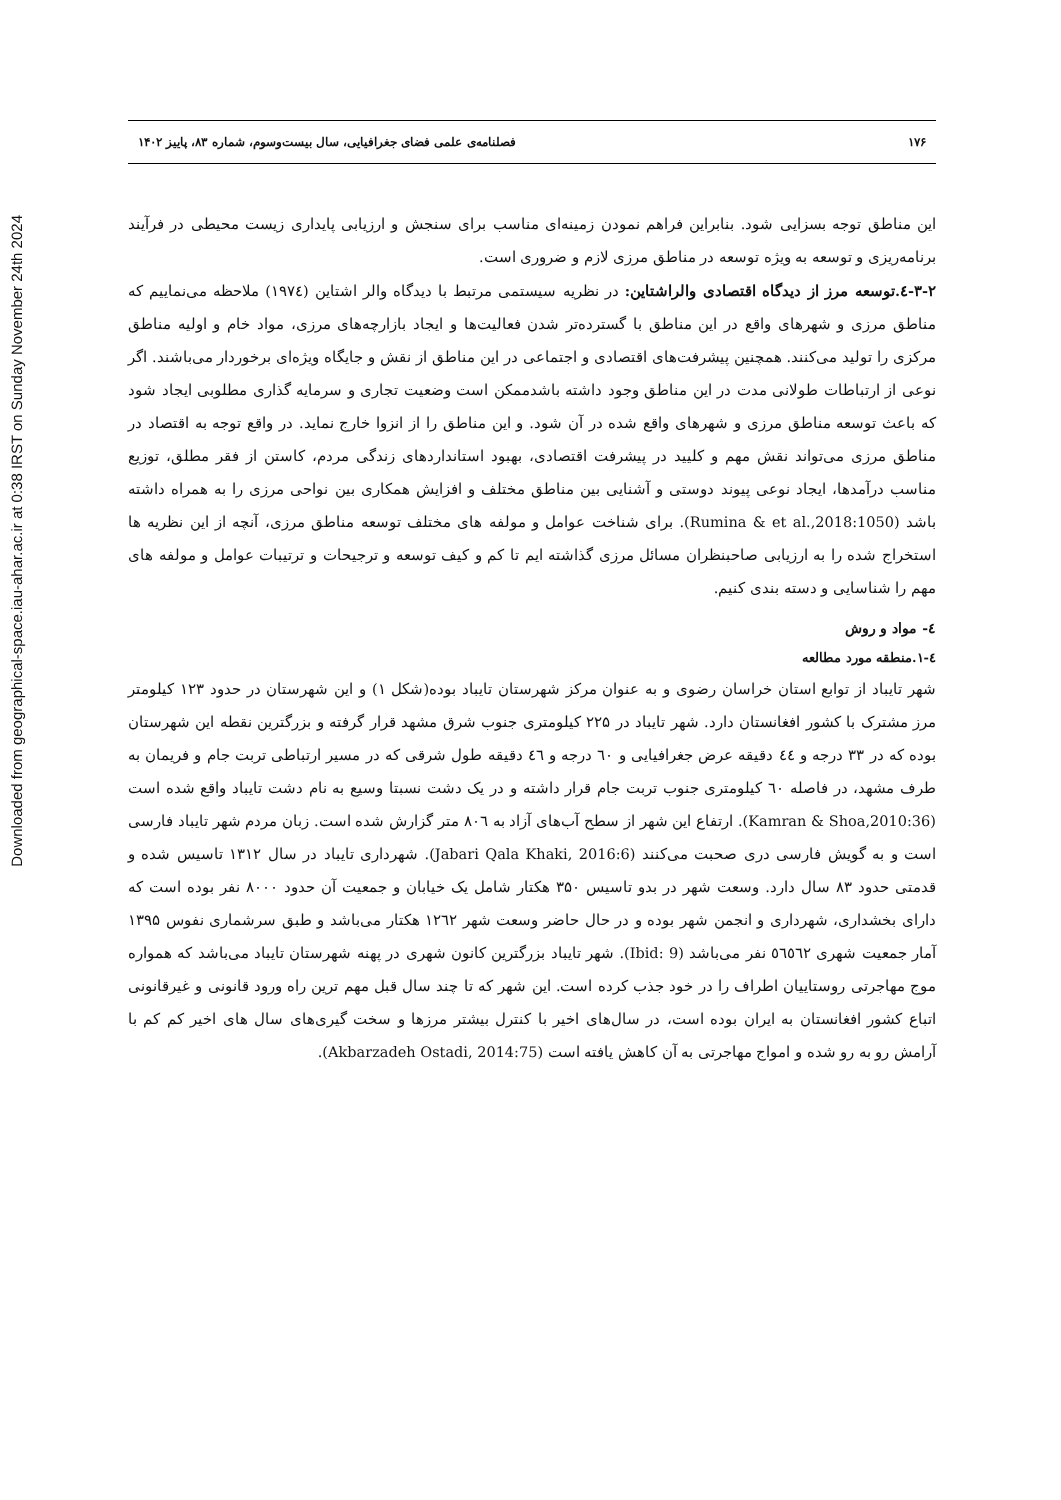Downloaded from geographical-space.iau-ahar.ac.ir at 0:38 IRST on Sunday November 24th 2024
۱۷۶ فصلنامه‌ی علمی فضای جغرافیایی، سال بیست‌وسوم، شماره ۸۳، پاییز ۱۴۰۲
این مناطق توجه بسزایی شود. بنابراین فراهم نمودن زمینه‌ای مناسب برای سنجش و ارزیابی پایداری زیست محیطی در فرآیند برنامه‌ریزی و توسعه به ویژه توسعه در مناطق مرزی لازم و ضروری است.
۳-۲-٤.توسعه مرز از دیدگاه اقتصادی والراشتاین: در نظریه سیستمی مرتبط با دیدگاه والر اشتاین (۱۹۷٤) ملاحظه می‌نماییم که مناطق مرزی و شهرهای واقع در این مناطق با گسترده‌تر شدن فعالیت‌ها و ایجاد بازارچه‌های مرزی، مواد خام و اولیه مناطق مرکزی را تولید می‌کنند. همچنین پیشرفت‌های اقتصادی و اجتماعی در این مناطق از نقش و جایگاه ویژه‌ای برخوردار می‌باشند. اگر نوعی از ارتباطات طولانی مدت در این مناطق وجود داشته باشدممکن است وضعیت تجاری و سرمایه گذاری مطلوبی ایجاد شود که باعث توسعه مناطق مرزی و شهرهای واقع شده در آن شود. و این مناطق را از انزوا خارج نماید. در واقع توجه به اقتصاد در مناطق مرزی می‌تواند نقش مهم و کلیید در پیشرفت اقتصادی، بهبود استانداردهای زندگی مردم، کاستن از فقر مطلق، توزیع مناسب درآمدها، ایجاد نوعی پیوند دوستی و آشنایی بین مناطق مختلف و افزایش همکاری بین نواحی مرزی را به همراه داشته باشد (Rumina & et al.,2018:1050). برای شناخت عوامل و مولفه های مختلف توسعه مناطق مرزی، آنچه از این نظریه ها استخراج شده را به ارزیابی صاحبنظران مسائل مرزی گذاشته ایم تا کم و کیف توسعه و ترجیحات و ترتیبات عوامل و مولفه های مهم را شناسایی و دسته بندی کنیم.
٤- مواد و روش
٤-۱.منطقه مورد مطالعه
شهر تایباد از توابع استان خراسان رضوی و به عنوان مرکز شهرستان تایباد بوده(شکل ۱) و این شهرستان در حدود ۱۲۳ کیلومتر مرز مشترک با کشور افغانستان دارد. شهر تایباد در ۲۲۵ کیلومتری جنوب شرق مشهد قرار گرفته و بزرگترین نقطه این شهرستان بوده که در ۳۳ درجه و ٤٤ دقیقه عرض جغرافیایی و ٦۰ درجه و ٤٦ دقیقه طول شرقی که در مسیر ارتباطی تربت جام و فریمان به طرف مشهد، در فاصله ٦۰ کیلومتری جنوب تربت جام قرار داشته و در یک دشت نسبتا وسیع به نام دشت تایباد واقع شده است (Kamran & Shoa,2010:36). ارتفاع این شهر از سطح آب‌های آزاد به ۸۰٦ متر گزارش شده است. زبان مردم شهر تایباد فارسی است و به گویش فارسی دری صحبت می‌کنند (Jabari Qala Khaki, 2016:6). شهرداری تایباد در سال ۱۳۱۲ تاسیس شده و قدمتی حدود ۸۳ سال دارد. وسعت شهر در بدو تاسیس ۳۵۰ هکتار شامل یک خیابان و جمعیت آن حدود ۸۰۰۰ نفر بوده است که دارای بخشداری، شهرداری و انجمن شهر بوده و در حال حاضر وسعت شهر ۱۲٦۲ هکتار می‌باشد و طبق سرشماری نفوس ۱۳۹۵ آمار جمعیت شهری ٥٦٥٦۲ نفر می‌باشد (Ibid: 9). شهر تایباد بزرگترین کانون شهری در پهنه شهرستان تایباد می‌باشد که همواره موج مهاجرتی روستاییان اطراف را در خود جذب کرده است. این شهر که تا چند سال قبل مهم ترین راه ورود قانونی و غیرقانونی اتباع کشور افغانستان به ایران بوده است، در سال‌های اخیر با کنترل بیشتر مرزها و سخت گیری‌های سال های اخیر کم کم با آرامش رو به رو شده و امواج مهاجرتی به آن کاهش یافته است (Akbarzadeh Ostadi, 2014:75).